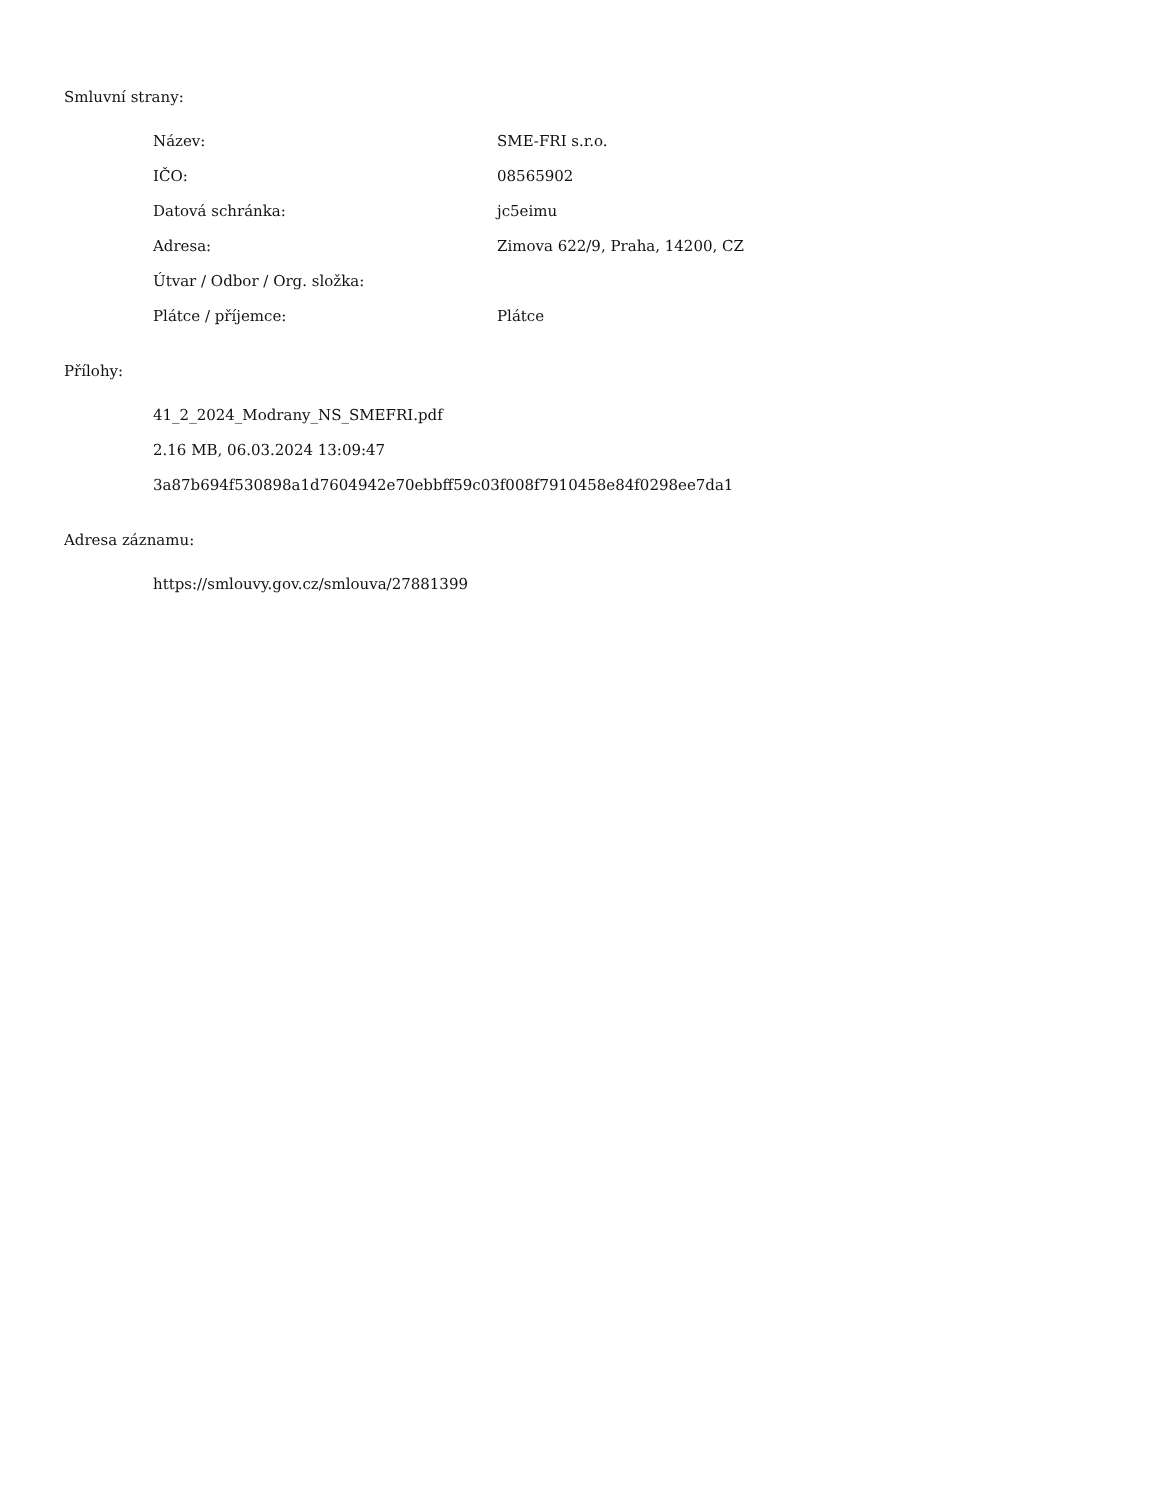Smluvní strany:
| Název: | SME-FRI s.r.o. |
| IČO: | 08565902 |
| Datová schránka: | jc5eimu |
| Adresa: | Zimova 622/9, Praha, 14200, CZ |
| Útvar / Odbor / Org. složka: | |
| Plátce / příjemce: | Plátce |
Přílohy:
41_2_2024_Modrany_NS_SMEFRI.pdf
2.16 MB, 06.03.2024 13:09:47
3a87b694f530898a1d7604942e70ebbff59c03f008f7910458e84f0298ee7da1
Adresa záznamu:
https://smlouvy.gov.cz/smlouva/27881399